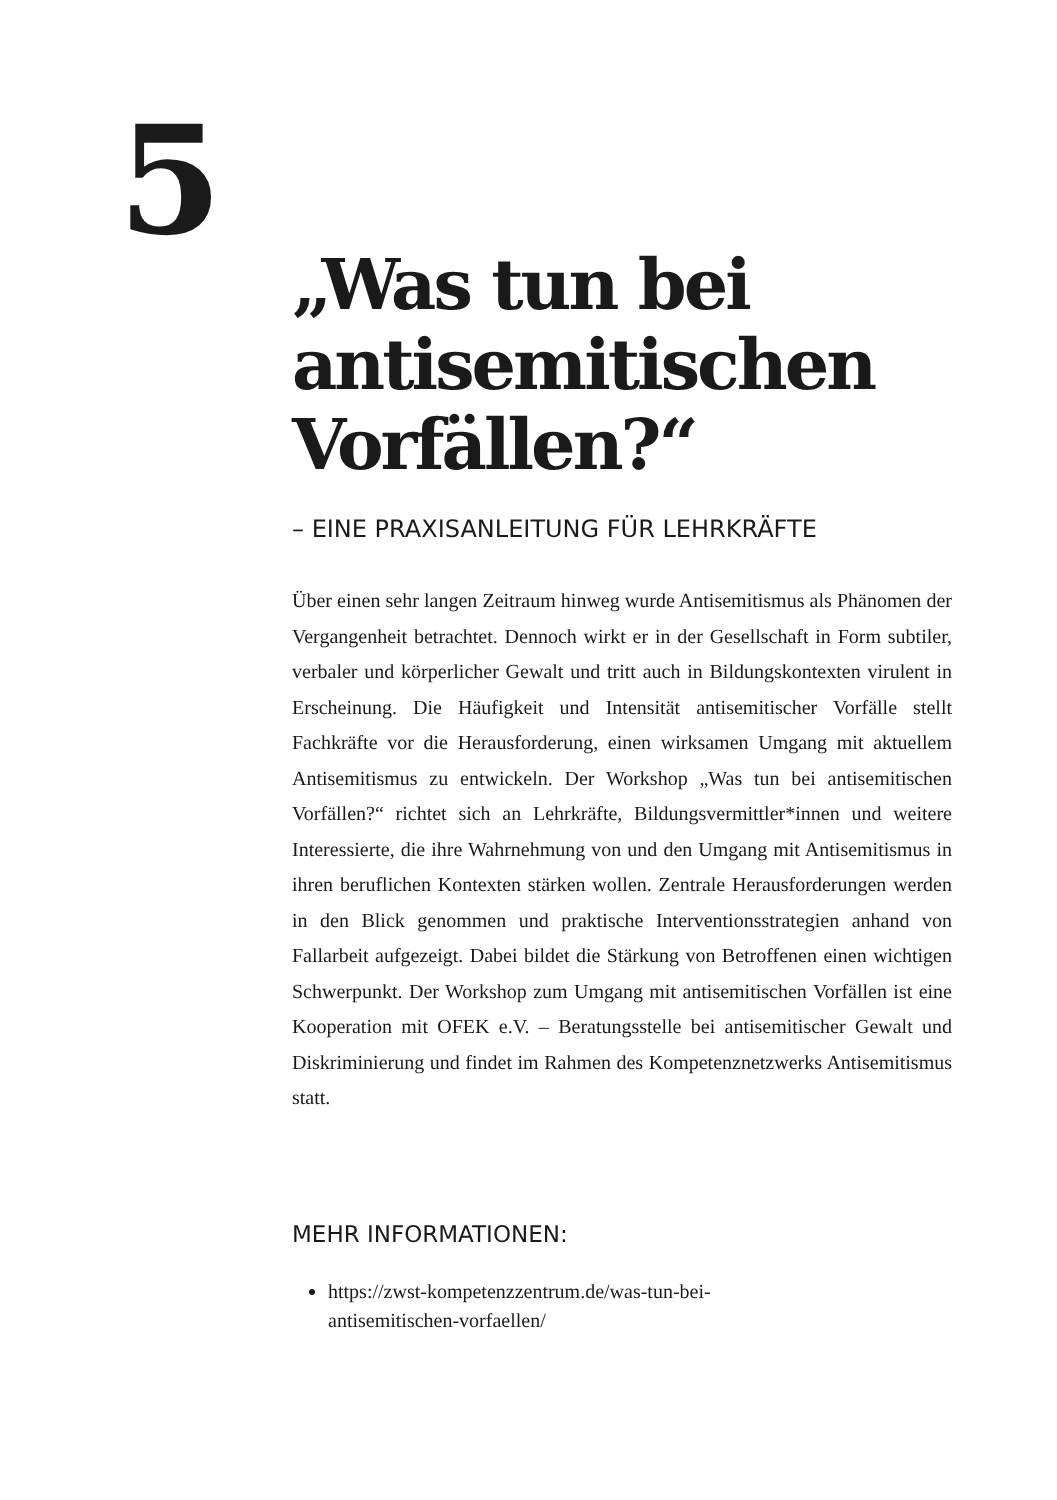5
„Was tun bei antisemitischen Vorfällen?“
– EINE PRAXISANLEITUNG FÜR LEHRKRÄFTE
Über einen sehr langen Zeitraum hinweg wurde Antisemitismus als Phänomen der Vergangenheit betrachtet. Dennoch wirkt er in der Gesellschaft in Form subtiler, verbaler und körperlicher Gewalt und tritt auch in Bildungskontexten virulent in Erscheinung. Die Häufigkeit und Intensität antisemitischer Vorfälle stellt Fachkräfte vor die Herausforderung, einen wirksamen Umgang mit aktuellem Antisemitismus zu entwickeln. Der Workshop „Was tun bei antisemitischen Vorfällen?“ richtet sich an Lehrkräfte, Bildungsvermittler*innen und weitere Interessierte, die ihre Wahrnehmung von und den Umgang mit Antisemitismus in ihren beruflichen Kontexten stärken wollen. Zentrale Herausforderungen werden in den Blick genommen und praktische Interventionsstrategien anhand von Fallarbeit aufgezeigt. Dabei bildet die Stärkung von Betroffenen einen wichtigen Schwerpunkt. Der Workshop zum Umgang mit antisemitischen Vorfällen ist eine Kooperation mit OFEK e.V. – Beratungsstelle bei antisemitischer Gewalt und Diskriminierung und findet im Rahmen des Kompetenznetzwerks Antisemitismus statt.
MEHR INFORMATIONEN:
https://zwst-kompetenzzentrum.de/was-tun-bei-
antisemitischen-vorfaellen/